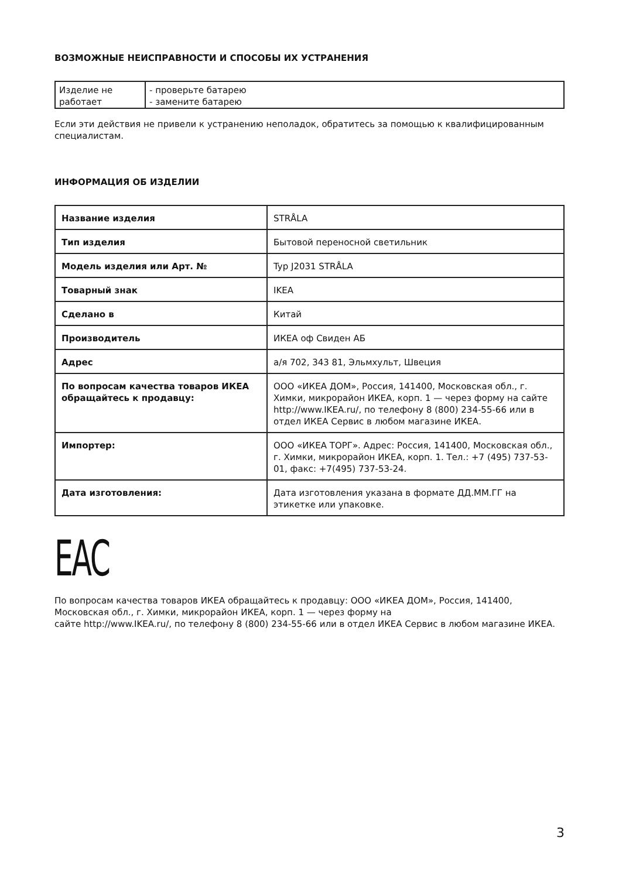ВОЗМОЖНЫЕ НЕИСПРАВНОСТИ И СПОСОБЫ ИХ УСТРАНЕНИЯ
| Изделие не работает | - проверьте батарею - замените батарею |
Если эти действия не привели к устранению неполадок, обратитесь за помощью к квалифицированным специалистам.
ИНФОРМАЦИЯ ОБ ИЗДЕЛИИ
| Название изделия | STRÅLA |
| Тип изделия | Бытовой переносной светильник |
| Модель изделия или Арт. № | Typ J2031 STRÅLA |
| Товарный знак | IKEA |
| Сделано в | Китай |
| Производитель | ИКЕА оф Свиден АБ |
| Адрес | а/я 702, 343 81, Эльмхульт, Швеция |
| По вопросам качества товаров ИКЕА обращайтесь к продавцу: | ООО «ИКЕА ДОМ», Россия, 141400, Московская обл., г. Химки, микрорайон ИКЕА, корп. 1 — через форму на сайте http://www.IKEA.ru/, по телефону 8 (800) 234-55-66 или в отдел ИКЕА Сервис в любом магазине ИКЕА. |
| Импортер: | ООО «ИКЕА ТОРГ». Адрес: Россия, 141400, Московская обл., г. Химки, микрорайон ИКЕА, корп. 1. Тел.: +7 (495) 737-53-01, факс: +7(495) 737-53-24. |
| Дата изготовления: | Дата изготовления указана в формате ДД.ММ.ГГ на этикетке или упаковке. |
EAC
По вопросам качества товаров ИКЕА обращайтесь к продавцу: ООО «ИКЕА ДОМ», Россия, 141400, Московская обл., г. Химки, микрорайон ИКЕА, корп. 1 — через форму на
сайте http://www.IKEA.ru/, по телефону 8 (800) 234-55-66 или в отдел ИКЕА Сервис в любом магазине ИКЕА.
3